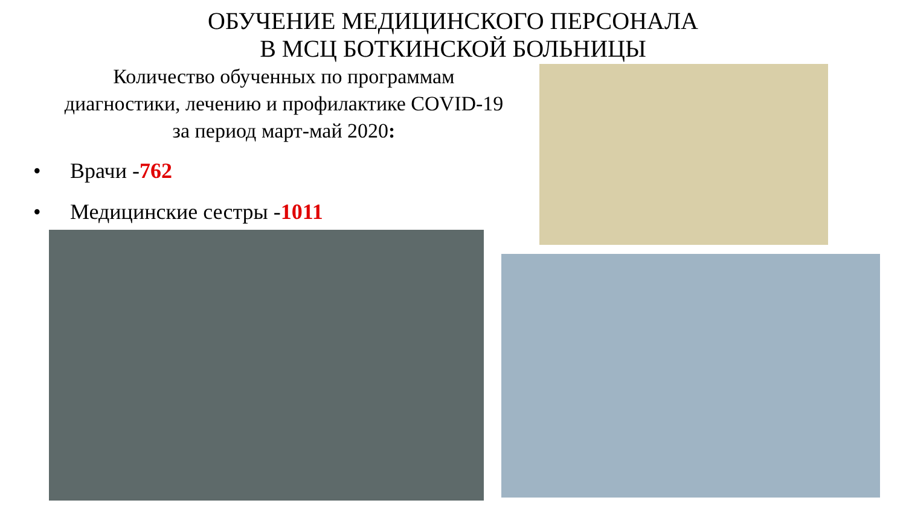ОБУЧЕНИЕ МЕДИЦИНСКОГО ПЕРСОНАЛА
В МСЦ БОТКИНСКОЙ БОЛЬНИЦЫ
Количество обученных по программам
диагностики, лечению и профилактике COVID-19
за период март-май 2020:
• Врачи -762
• Медицинские сестры -1011